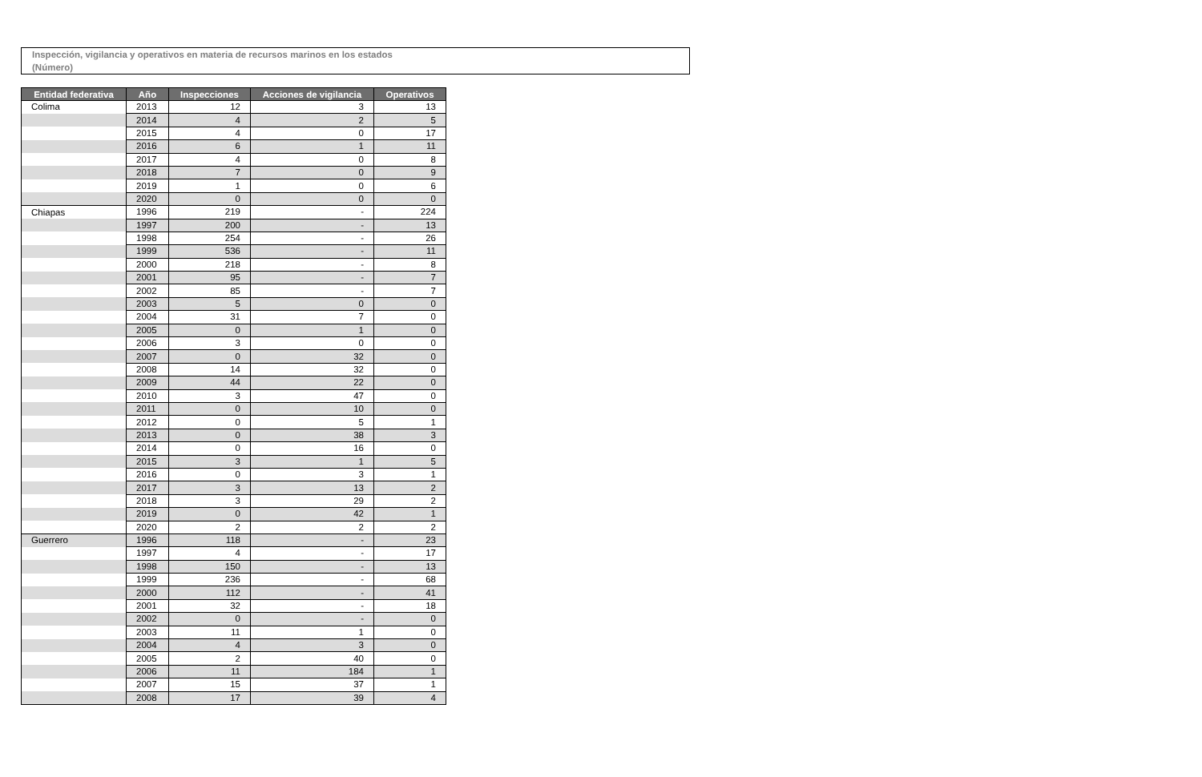Inspección, vigilancia y operativos en materia de recursos marinos en los estados
(Número)
| Entidad federativa | Año | Inspecciones | Acciones de vigilancia | Operativos |
| --- | --- | --- | --- | --- |
| Colima | 2013 | 12 | 3 | 13 |
| | 2014 | 4 | 2 | 5 |
| | 2015 | 4 | 0 | 17 |
| | 2016 | 6 | 1 | 11 |
| | 2017 | 4 | 0 | 8 |
| | 2018 | 7 | 0 | 9 |
| | 2019 | 1 | 0 | 6 |
| | 2020 | 0 | 0 | 0 |
| Chiapas | 1996 | 219 | - | 224 |
| | 1997 | 200 | - | 13 |
| | 1998 | 254 | - | 26 |
| | 1999 | 536 | - | 11 |
| | 2000 | 218 | - | 8 |
| | 2001 | 95 | - | 7 |
| | 2002 | 85 | - | 7 |
| | 2003 | 5 | 0 | 0 |
| | 2004 | 31 | 7 | 0 |
| | 2005 | 0 | 1 | 0 |
| | 2006 | 3 | 0 | 0 |
| | 2007 | 0 | 32 | 0 |
| | 2008 | 14 | 32 | 0 |
| | 2009 | 44 | 22 | 0 |
| | 2010 | 3 | 47 | 0 |
| | 2011 | 0 | 10 | 0 |
| | 2012 | 0 | 5 | 1 |
| | 2013 | 0 | 38 | 3 |
| | 2014 | 0 | 16 | 0 |
| | 2015 | 3 | 1 | 5 |
| | 2016 | 0 | 3 | 1 |
| | 2017 | 3 | 13 | 2 |
| | 2018 | 3 | 29 | 2 |
| | 2019 | 0 | 42 | 1 |
| | 2020 | 2 | 2 | 2 |
| Guerrero | 1996 | 118 | - | 23 |
| | 1997 | 4 | - | 17 |
| | 1998 | 150 | - | 13 |
| | 1999 | 236 | - | 68 |
| | 2000 | 112 | - | 41 |
| | 2001 | 32 | - | 18 |
| | 2002 | 0 | - | 0 |
| | 2003 | 11 | 1 | 0 |
| | 2004 | 4 | 3 | 0 |
| | 2005 | 2 | 40 | 0 |
| | 2006 | 11 | 184 | 1 |
| | 2007 | 15 | 37 | 1 |
| | 2008 | 17 | 39 | 4 |